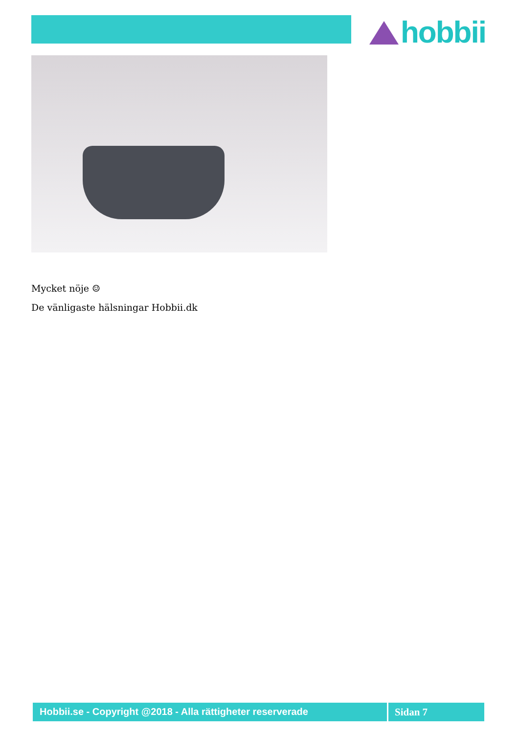hobbii
Mycket nöje ☺
De vänligaste hälsningar Hobbii.dk
Hobbii.se - Copyright @2018 - Alla rättigheter reserverade
Sidan 7